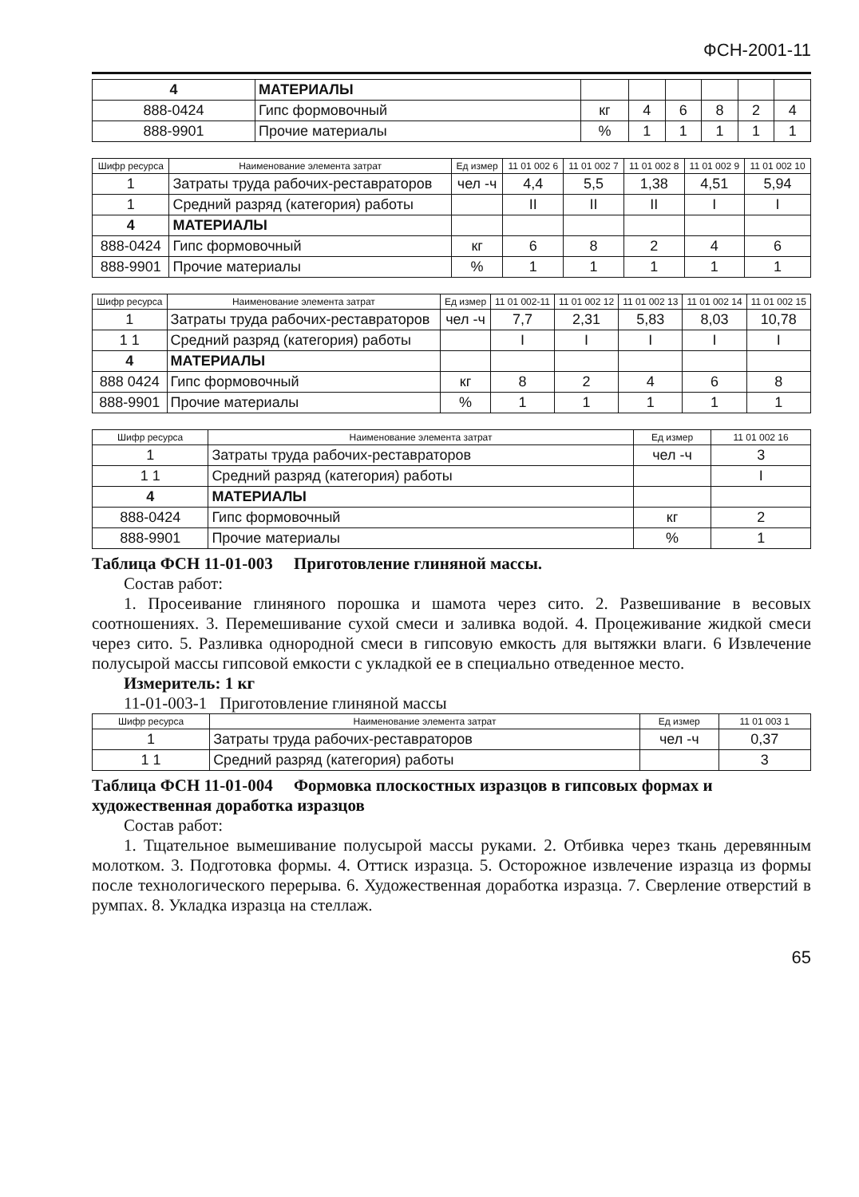ФСН-2001-11
| 4 | МАТЕРИАЛЫ | | | | | | |
| 888-0424 | Гипс формовочный | кг | 4 | 6 | 8 | 2 | 4 |
| 888-9901 | Прочие материалы | % | 1 | 1 | 1 | 1 | 1 |
| Шифр ресурса | Наименование элемента затрат | Ед измер | 11 01 002 6 | 11 01 002 7 | 11 01 002 8 | 11 01 002 9 | 11 01 002 10 |
| --- | --- | --- | --- | --- | --- | --- | --- |
| 1 | Затраты труда рабочих-реставраторов | чел -ч | 4,4 | 5,5 | 1,38 | 4,51 | 5,94 |
| 1 | Средний разряд (категория) работы | | II | II | II | I | I |
| 4 | МАТЕРИАЛЫ | | | | | | |
| 888-0424 | Гипс формовочный | кг | 6 | 8 | 2 | 4 | 6 |
| 888-9901 | Прочие материалы | % | 1 | 1 | 1 | 1 | 1 |
| Шифр ресурса | Наименование элемента затрат | Ед измер | 11 01 002-11 | 11 01 002 12 | 11 01 002 13 | 11 01 002 14 | 11 01 002 15 |
| --- | --- | --- | --- | --- | --- | --- | --- |
| 1 | Затраты труда рабочих-реставраторов | чел -ч | 7,7 | 2,31 | 5,83 | 8,03 | 10,78 |
| 1 1 | Средний разряд (категория) работы | | I | I | I | I | I |
| 4 | МАТЕРИАЛЫ | | | | | | |
| 888 0424 | Гипс формовочный | кг | 8 | 2 | 4 | 6 | 8 |
| 888-9901 | Прочие материалы | % | 1 | 1 | 1 | 1 | 1 |
| Шифр ресурса | Наименование элемента затрат | Ед измер | 11 01 002 16 |
| --- | --- | --- | --- |
| 1 | Затраты труда рабочих-реставраторов | чел -ч | 3 |
| 1 1 | Средний разряд (категория) работы | | I |
| 4 | МАТЕРИАЛЫ | | |
| 888-0424 | Гипс формовочный | кг | 2 |
| 888-9901 | Прочие материалы | % | 1 |
Таблица ФСН 11-01-003 Приготовление глиняной массы.
Состав работ:
1. Просеивание глиняного порошка и шамота через сито. 2. Развешивание в весовых соотношениях. 3. Перемешивание сухой смеси и заливка водой. 4. Процеживание жидкой смеси через сито. 5. Разливка однородной смеси в гипсовую емкость для вытяжки влаги. 6 Извлечение полусырой массы гипсовой емкости с укладкой ее в специально отведенное место.
Измеритель: 1 кг
11-01-003-1 Приготовление глиняной массы
| Шифр ресурса | Наименование элемента затрат | Ед измер | 11 01 003 1 |
| --- | --- | --- | --- |
| 1 | Затраты труда рабочих-реставраторов | чел -ч | 0,37 |
| 1 1 | Средний разряд (категория) работы | | 3 |
Таблица ФСН 11-01-004 Формовка плоскостных изразцов в гипсовых формах и художественная доработка изразцов
Состав работ:
1. Тщательное вымешивание полусырой массы руками. 2. Отбивка через ткань деревянным молотком. 3. Подготовка формы. 4. Оттиск изразца. 5. Осторожное извлечение изразца из формы после технологического перерыва. 6. Художественная доработка изразца. 7. Сверление отверстий в румпах. 8. Укладка изразца на стеллаж.
65